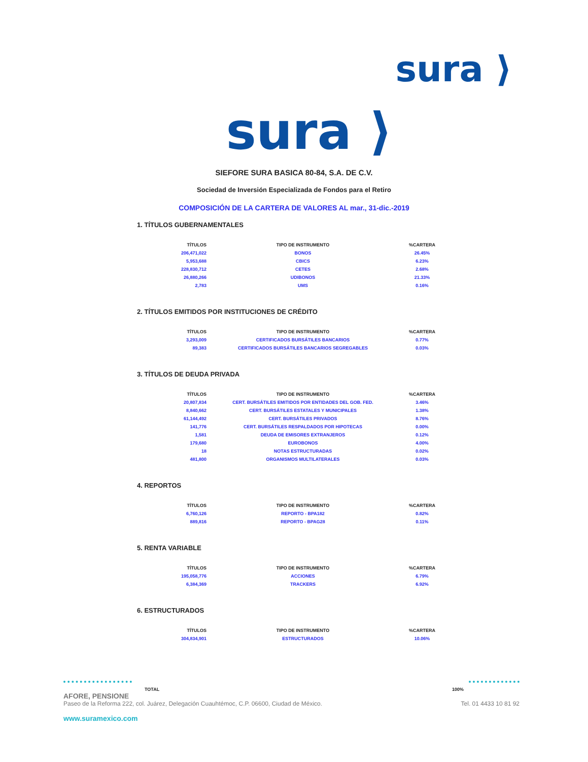sura ⟩
sura ⟩
SIEFORE SURA BASICA 80-84, S.A. DE C.V.
Sociedad de Inversión Especializada de Fondos para el Retiro
COMPOSICIÓN DE LA CARTERA DE VALORES AL mar., 31-dic.-2019
1. TÍTULOS GUBERNAMENTALES
| TÍTULOS | TIPO DE INSTRUMENTO | %CARTERA |
| --- | --- | --- |
| 206,471,022 | BONOS | 26.45% |
| 5,953,688 | CBICS | 6.23% |
| 228,830,712 | CETES | 2.68% |
| 26,880,266 | UDIBONOS | 21.33% |
| 2,783 | UMS | 0.16% |
2. TÍTULOS EMITIDOS POR INSTITUCIONES DE CRÉDITO
| TÍTULOS | TIPO DE INSTRUMENTO | %CARTERA |
| --- | --- | --- |
| 3,293,009 | CERTIFICADOS BURSÁTILES BANCARIOS | 0.77% |
| 89,383 | CERTIFICADOS BURSÁTILES BANCARIOS SEGREGABLES | 0.03% |
3. TÍTULOS DE DEUDA PRIVADA
| TÍTULOS | TIPO DE INSTRUMENTO | %CARTERA |
| --- | --- | --- |
| 20,807,834 | CERT. BURSÁTILES EMITIDOS POR ENTIDADES DEL GOB. FED. | 3.46% |
| 8,840,662 | CERT. BURSÁTILES ESTATALES Y MUNICIPALES | 1.38% |
| 61,144,492 | CERT. BURSÁTILES PRIVADOS | 8.76% |
| 141,776 | CERT. BURSÁTILES RESPALDADOS POR HIPOTECAS | 0.00% |
| 1,581 | DEUDA DE EMISORES EXTRANJEROS | 0.12% |
| 179,680 | EUROBONOS | 4.00% |
| 18 | NOTAS ESTRUCTURADAS | 0.02% |
| 481,800 | ORGANISMOS MULTILATERALES | 0.03% |
4. REPORTOS
| TÍTULOS | TIPO DE INSTRUMENTO | %CARTERA |
| --- | --- | --- |
| 6,760,126 | REPORTO - BPA182 | 0.82% |
| 889,816 | REPORTO - BPAG28 | 0.11% |
5. RENTA VARIABLE
| TÍTULOS | TIPO DE INSTRUMENTO | %CARTERA |
| --- | --- | --- |
| 195,058,776 | ACCIONES | 6.79% |
| 6,384,369 | TRACKERS | 6.92% |
6. ESTRUCTURADOS
| TÍTULOS | TIPO DE INSTRUMENTO | %CARTERA |
| --- | --- | --- |
| 304,834,901 | ESTRUCTURADOS | 10.06% |
TOTAL 100%
AFORE, PENSIONE
Paseo de la Reforma 222, col. Juárez, Delegación Cuauhtémoc, C.P. 06600, Ciudad de México. Tel. 01 4433 10 81 92
www.suramexico.com